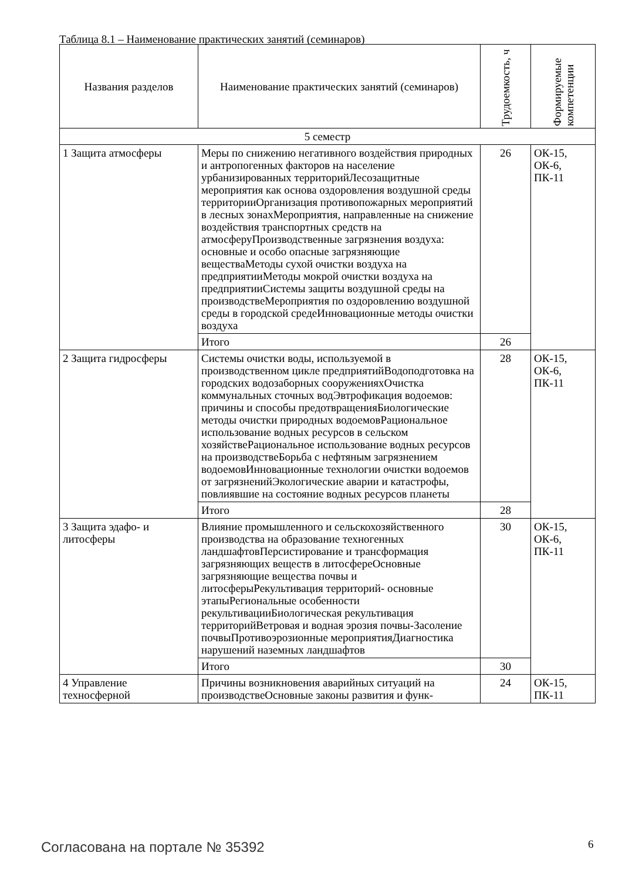Таблица 8.1 – Наименование практических занятий (семинаров)
| Названия разделов | Наименование практических занятий (семинаров) | Трудоемкость, ч | Формируемые компетенции |
| --- | --- | --- | --- |
| 5 семестр | | | |
| 1 Защита атмосферы | Меры по снижению негативного воздействия природных и антропогенных факторов на население урбанизированных территорийЛесозащитные мероприятия как основа оздоровления воздушной среды территорииОрганизация противопожарных мероприятий в лесных зонахМероприятия, направленные на снижение воздействия транспортных средств на атмосферуПроизводственные загрязнения воздуха: основные и особо опасные загрязняющие веществаМетоды сухой очистки воздуха на предприятииМетоды мокрой очистки воздуха на предприятииСистемы защиты воздушной среды на производствеМероприятия по оздоровлению воздушной среды в городской средеИнновационные методы очистки воздуха | 26 | ОК-15, ОК-6, ПК-11 |
| | Итого | 26 | |
| 2 Защита гидросферы | Системы очистки воды, используемой в производственном цикле предприятийВодоподготовка на городских водозаборных сооруженияхОчистка коммунальных сточных водЭвтрофикация водоемов: причины и способы предотвращенияБиологические методы очистки природных водоемовРациональное использование водных ресурсов в сельском хозяйствеРациональное использование водных ресурсов на производствеБорьба с нефтяным загрязнением водоемовИнновационные технологии очистки водоемов от загрязненийЭкологические аварии и катастрофы, повлиявшие на состояние водных ресурсов планеты | 28 | ОК-15, ОК-6, ПК-11 |
| | Итого | 28 | |
| 3 Защита эдафо- и литосферы | Влияние промышленного и сельскохозяйственного производства на образование техногенных ландшафтовПерсистирование и трансформация загрязняющих веществ в литосфереОсновные загрязняющие вещества почвы и литосферыРекультивация территорий- основные этапыРегиональные особенности рекультивацииБиологическая рекультивация территорийВетровая и водная эрозия почвы-Засоление почвыПротивоэрозионные мероприятияДиагностика нарушений наземных ландшафтов | 30 | ОК-15, ОК-6, ПК-11 |
| | Итого | 30 | |
| 4 Управление техносферной | Причины возникновения аварийных ситуаций на производствеОсновные законы развития и функ- | 24 | ОК-15, ПК-11 |
Согласована на портале № 35392 6